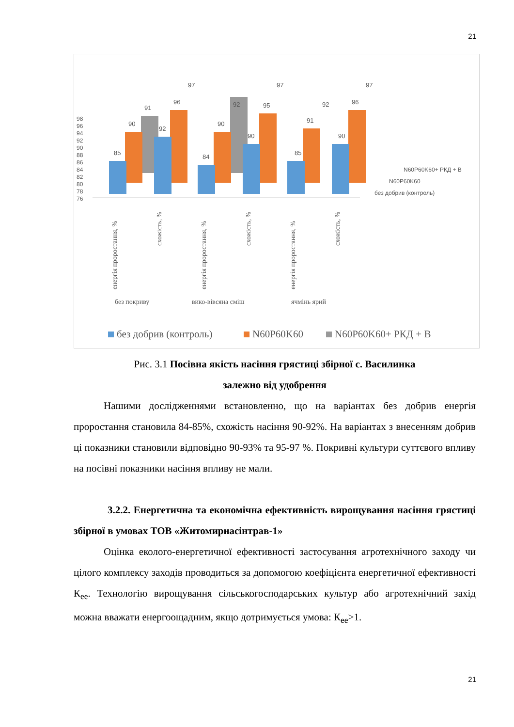21
98
96
94
92
90
88
86
84
82
80
78
76
85
90
91
92
96
97
84
90
92
90
95
97
91
92
90
96
97
85
N60P60K60+ РКД + В
N60P60K60
без добрив (контроль)
енергія проростання, %
схожість, %
енергія проростання, %
схожість, %
енергія проростання, %
схожість, %
без покриву
вико-вівсяна сміш
ячмінь ярий
без добрив (контроль)
N60P60K60
N60P60K60+ РКД + В
Рис. 3.1 Посівна якість насіння грястиці збірної с. Василинка
залежно від удобрення
Нашими дослідженнями встановленно, що на варіантах без добрив енергія проростання становила 84-85%, схожість насіння 90-92%. На варіантах з внесенням добрив ці показники становили відповідно 90-93% та 95-97 %. Покривні культури суттєвого впливу на посівні показники насіння впливу не мали.
3.2.2. Енергетична та економічна ефективність вирощування насіння грястиці збірної в умовах ТОВ «Житомирнасінтрав-1»
Оцінка еколого-енергетичної ефективності застосування агротехнічного заходу чи цілого комплексу заходів проводиться за допомогою коефіцієнта енергетичної ефективності К<sub>ее</sub>. Технологію вирощування сільськогосподарських культур або агротехнічний захід можна вважати енергоощадним, якщо дотримується умова: К<sub>ее</sub>>1.
21